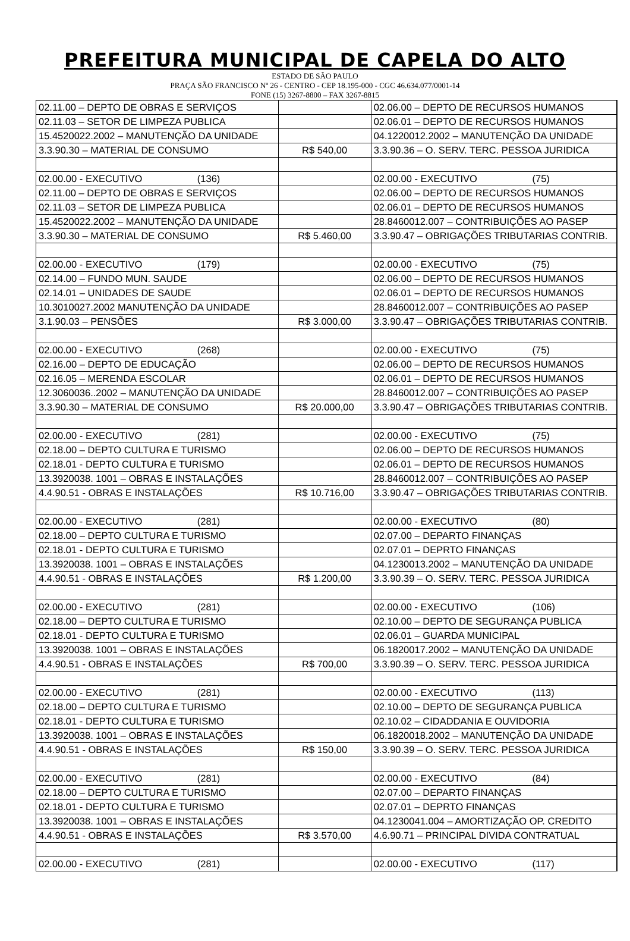PREFEITURA MUNICIPAL DE CAPELA DO ALTO
ESTADO DE SÃO PAULO
PRAÇA SÃO FRANCISCO Nº 26 - CENTRO - CEP 18.195-000 - CGC 46.634.077/0001-14
FONE (15) 3267-8800 – FAX 3267-8815
| 02.11.00 – DEPTO DE OBRAS E SERVIÇOS | | 02.06.00 – DEPTO DE RECURSOS HUMANOS |
| 02.11.03 – SETOR DE LIMPEZA PUBLICA | | 02.06.01 – DEPTO DE RECURSOS HUMANOS |
| 15.4520022.2002 – MANUTENÇÃO DA UNIDADE | | 04.1220012.2002 – MANUTENÇÃO DA UNIDADE |
| 3.3.90.30 – MATERIAL DE CONSUMO | R$ 540,00 | 3.3.90.36 – O. SERV. TERC. PESSOA JURIDICA |
| 02.00.00 - EXECUTIVO (136) | | 02.00.00 - EXECUTIVO (75) |
| 02.11.00 – DEPTO DE OBRAS E SERVIÇOS | | 02.06.00 – DEPTO DE RECURSOS HUMANOS |
| 02.11.03 – SETOR DE LIMPEZA PUBLICA | | 02.06.01 – DEPTO DE RECURSOS HUMANOS |
| 15.4520022.2002 – MANUTENÇÃO DA UNIDADE | | 28.8460012.007 – CONTRIBUIÇÕES AO PASEP |
| 3.3.90.30 – MATERIAL DE CONSUMO | R$ 5.460,00 | 3.3.90.47 – OBRIGAÇÕES TRIBUTARIAS CONTRIB. |
| 02.00.00 - EXECUTIVO (179) | | 02.00.00 - EXECUTIVO (75) |
| 02.14.00 – FUNDO MUN. SAUDE | | 02.06.00 – DEPTO DE RECURSOS HUMANOS |
| 02.14.01 – UNIDADES DE SAUDE | | 02.06.01 – DEPTO DE RECURSOS HUMANOS |
| 10.3010027.2002 MANUTENÇÃO DA UNIDADE | | 28.8460012.007 – CONTRIBUIÇÕES AO PASEP |
| 3.1.90.03 – PENSÕES | R$ 3.000,00 | 3.3.90.47 – OBRIGAÇÕES TRIBUTARIAS CONTRIB. |
| 02.00.00 - EXECUTIVO (268) | | 02.00.00 - EXECUTIVO (75) |
| 02.16.00 – DEPTO DE EDUCAÇÃO | | 02.06.00 – DEPTO DE RECURSOS HUMANOS |
| 02.16.05 – MERENDA ESCOLAR | | 02.06.01 – DEPTO DE RECURSOS HUMANOS |
| 12.3060036..2002 – MANUTENÇÃO DA UNIDADE | | 28.8460012.007 – CONTRIBUIÇÕES AO PASEP |
| 3.3.90.30 – MATERIAL DE CONSUMO | R$ 20.000,00 | 3.3.90.47 – OBRIGAÇÕES TRIBUTARIAS CONTRIB. |
| 02.00.00 - EXECUTIVO (281) | | 02.00.00 - EXECUTIVO (75) |
| 02.18.00 – DEPTO CULTURA E TURISMO | | 02.06.00 – DEPTO DE RECURSOS HUMANOS |
| 02.18.01 - DEPTO CULTURA E TURISMO | | 02.06.01 – DEPTO DE RECURSOS HUMANOS |
| 13.3920038. 1001 – OBRAS E INSTALAÇÕES | | 28.8460012.007 – CONTRIBUIÇÕES AO PASEP |
| 4.4.90.51 - OBRAS E INSTALAÇÕES | R$ 10.716,00 | 3.3.90.47 – OBRIGAÇÕES TRIBUTARIAS CONTRIB. |
| 02.00.00 - EXECUTIVO (281) | | 02.00.00 - EXECUTIVO (80) |
| 02.18.00 – DEPTO CULTURA E TURISMO | | 02.07.00 – DEPARTO FINANÇAS |
| 02.18.01 - DEPTO CULTURA E TURISMO | | 02.07.01 – DEPRTO FINANÇAS |
| 13.3920038. 1001 – OBRAS E INSTALAÇÕES | | 04.1230013.2002 – MANUTENÇÃO DA UNIDADE |
| 4.4.90.51 - OBRAS E INSTALAÇÕES | R$ 1.200,00 | 3.3.90.39 – O. SERV. TERC. PESSOA JURIDICA |
| 02.00.00 - EXECUTIVO (281) | | 02.00.00 - EXECUTIVO (106) |
| 02.18.00 – DEPTO CULTURA E TURISMO | | 02.10.00 – DEPTO DE SEGURANÇA PUBLICA |
| 02.18.01 - DEPTO CULTURA E TURISMO | | 02.06.01 – GUARDA MUNICIPAL |
| 13.3920038. 1001 – OBRAS E INSTALAÇÕES | | 06.1820017.2002 – MANUTENÇÃO DA UNIDADE |
| 4.4.90.51 - OBRAS E INSTALAÇÕES | R$ 700,00 | 3.3.90.39 – O. SERV. TERC. PESSOA JURIDICA |
| 02.00.00 - EXECUTIVO (281) | | 02.00.00 - EXECUTIVO (113) |
| 02.18.00 – DEPTO CULTURA E TURISMO | | 02.10.00 – DEPTO DE SEGURANÇA PUBLICA |
| 02.18.01 - DEPTO CULTURA E TURISMO | | 02.10.02 – CIDADDANIA E OUVIDORIA |
| 13.3920038. 1001 – OBRAS E INSTALAÇÕES | | 06.1820018.2002 – MANUTENÇÃO DA UNIDADE |
| 4.4.90.51 - OBRAS E INSTALAÇÕES | R$ 150,00 | 3.3.90.39 – O. SERV. TERC. PESSOA JURIDICA |
| 02.00.00 - EXECUTIVO (281) | | 02.00.00 - EXECUTIVO (84) |
| 02.18.00 – DEPTO CULTURA E TURISMO | | 02.07.00 – DEPARTO FINANÇAS |
| 02.18.01 - DEPTO CULTURA E TURISMO | | 02.07.01 – DEPRTO FINANÇAS |
| 13.3920038. 1001 – OBRAS E INSTALAÇÕES | | 04.1230041.004 – AMORTIZAÇÃO OP. CREDITO |
| 4.4.90.51 - OBRAS E INSTALAÇÕES | R$ 3.570,00 | 4.6.90.71 – PRINCIPAL DIVIDA CONTRATUAL |
| 02.00.00 - EXECUTIVO (281) | | 02.00.00 - EXECUTIVO (117) |